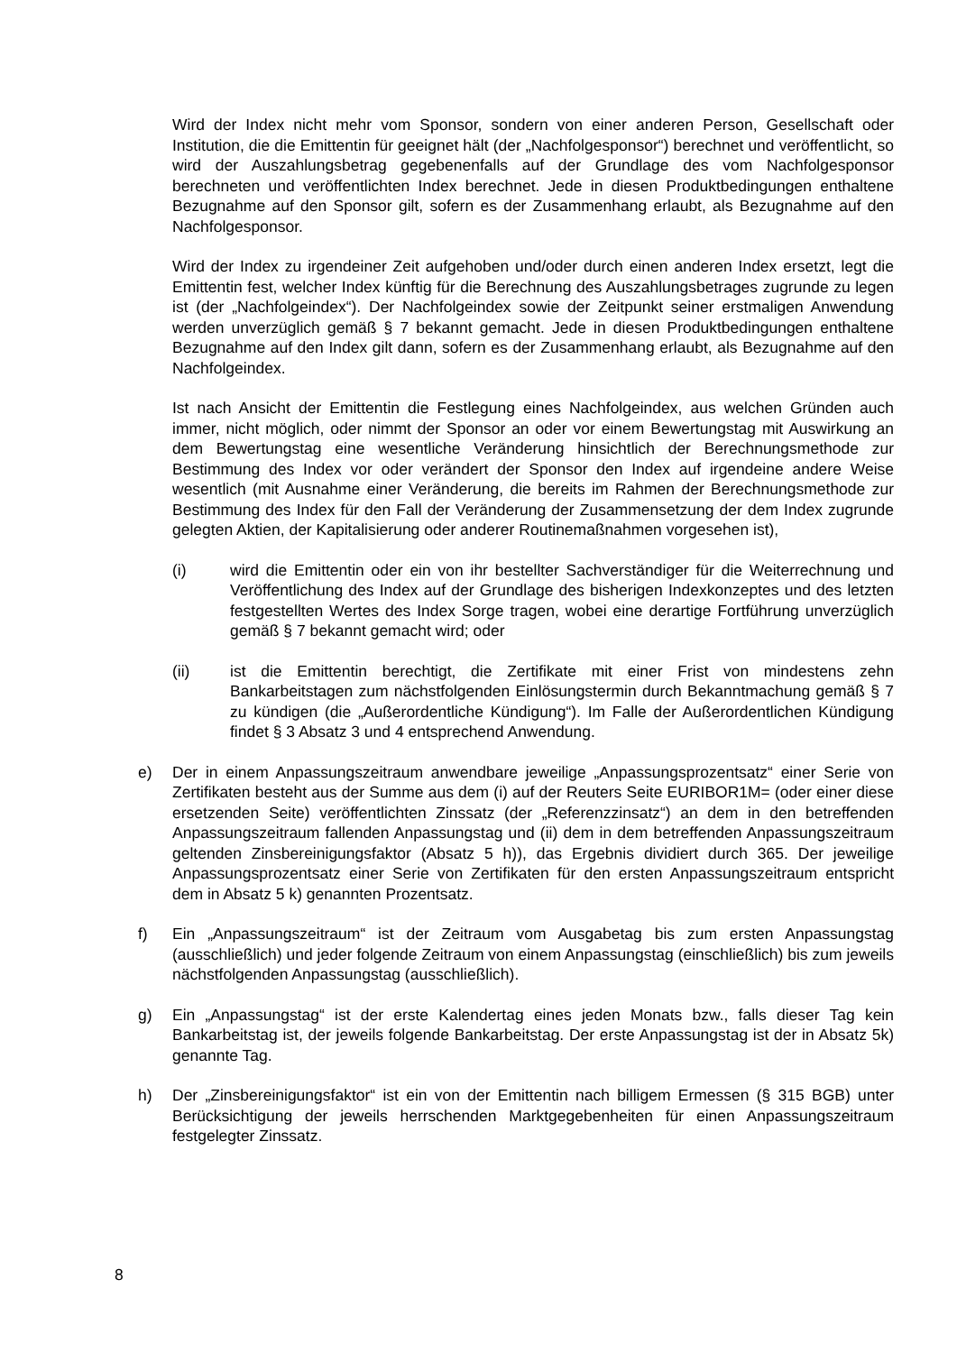Wird der Index nicht mehr vom Sponsor, sondern von einer anderen Person, Gesellschaft oder Institution, die die Emittentin für geeignet hält (der „Nachfolgesponsor“) berechnet und veröffentlicht, so wird der Auszahlungsbetrag gegebenenfalls auf der Grundlage des vom Nachfolgesponsor berechneten und veröffentlichten Index berechnet. Jede in diesen Produktbedingungen enthaltene Bezugnahme auf den Sponsor gilt, sofern es der Zusammenhang erlaubt, als Bezugnahme auf den Nachfolgesponsor.
Wird der Index zu irgendeiner Zeit aufgehoben und/oder durch einen anderen Index ersetzt, legt die Emittentin fest, welcher Index künftig für die Berechnung des Auszahlungsbetrages zugrunde zu legen ist (der „Nachfolgeindex“). Der Nachfolgeindex sowie der Zeitpunkt seiner erstmaligen Anwendung werden unverzüglich gemäß § 7 bekannt gemacht. Jede in diesen Produktbedingungen enthaltene Bezugnahme auf den Index gilt dann, sofern es der Zusammenhang erlaubt, als Bezugnahme auf den Nachfolgeindex.
Ist nach Ansicht der Emittentin die Festlegung eines Nachfolgeindex, aus welchen Gründen auch immer, nicht möglich, oder nimmt der Sponsor an oder vor einem Bewertungstag mit Auswirkung an dem Bewertungstag eine wesentliche Veränderung hinsichtlich der Berechnungsmethode zur Bestimmung des Index vor oder verändert der Sponsor den Index auf irgendeine andere Weise wesentlich (mit Ausnahme einer Veränderung, die bereits im Rahmen der Berechnungsmethode zur Bestimmung des Index für den Fall der Veränderung der Zusammensetzung der dem Index zugrunde gelegten Aktien, der Kapitalisierung oder anderer Routinemaßnahmen vorgesehen ist),
(i) wird die Emittentin oder ein von ihr bestellter Sachverständiger für die Weiterrechnung und Veröffentlichung des Index auf der Grundlage des bisherigen Indexkonzeptes und des letzten festgestellten Wertes des Index Sorge tragen, wobei eine derartige Fortführung unverzüglich gemäß § 7 bekannt gemacht wird; oder
(ii) ist die Emittentin berechtigt, die Zertifikate mit einer Frist von mindestens zehn Bankarbeitstagen zum nächstfolgenden Einlösungstermin durch Bekanntmachung gemäß § 7 zu kündigen (die „Außerordentliche Kündigung“). Im Falle der Außerordentlichen Kündigung findet § 3 Absatz 3 und 4 entsprechend Anwendung.
e) Der in einem Anpassungszeitraum anwendbare jeweilige „Anpassungsprozentsatz“ einer Serie von Zertifikaten besteht aus der Summe aus dem (i) auf der Reuters Seite EURIBOR1M= (oder einer diese ersetzenden Seite) veröffentlichten Zinssatz (der „Referenzzinsatz“) an dem in den betreffenden Anpassungszeitraum fallenden Anpassungstag und (ii) dem in dem betreffenden Anpassungszeitraum geltenden Zinsbereinigungsfaktor (Absatz 5 h)), das Ergebnis dividiert durch 365. Der jeweilige Anpassungsprozentsatz einer Serie von Zertifikaten für den ersten Anpassungszeitraum entspricht dem in Absatz 5 k) genannten Prozentsatz.
f) Ein „Anpassungszeitraum“ ist der Zeitraum vom Ausgabetag bis zum ersten Anpassungstag (ausschließlich) und jeder folgende Zeitraum von einem Anpassungstag (einschließlich) bis zum jeweils nächstfolgenden Anpassungstag (ausschließlich).
g) Ein „Anpassungstag“ ist der erste Kalendertag eines jeden Monats bzw., falls dieser Tag kein Bankarbeitstag ist, der jeweils folgende Bankarbeitstag. Der erste Anpassungstag ist der in Absatz 5k) genannte Tag.
h) Der „Zinsbereinigungsfaktor“ ist ein von der Emittentin nach billigem Ermessen (§ 315 BGB) unter Berücksichtigung der jeweils herrschenden Marktgegebenheiten für einen Anpassungszeitraum festgelegter Zinssatz.
8